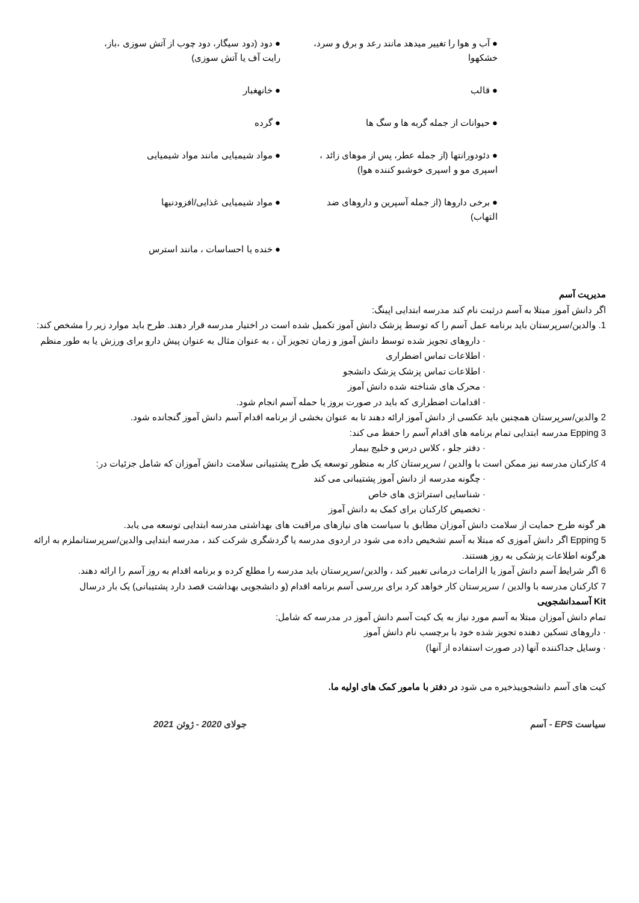● آب و هوا را تغییر میدهد مانند رعد و برق و سرد، خشکهوا
● دود (دود سیگار، دود چوب از آتش سوزی ،باز، رایت آف یا آتش سوزی)
● قالب
● خانهغبار
● حیوانات از جمله گربه ها و سگ ها
● گرده
● دئودورانتها (از جمله عطر، پس از موهای زائد ، اسپری مو و اسپری خوشبو کننده هوا)
● مواد شیمیایی مانند مواد شیمیایی
● برخی داروها (از جمله آسپرین و داروهای ضد التهاب)
● مواد شیمیایی غذایی/افزودنیها
● خنده یا احساسات ، مانند استرس
مدیریت آسم
اگر دانش آموز مبتلا به آسم درثبت نام کند مدرسه ابتدایی اپینگ:
1. والدین/سرپرستان باید برنامه عمل آسم را که توسط پزشک دانش آموز تکمیل شده است در اختیار مدرسه قرار دهند. طرح باید موارد زیر را مشخص کند:
· داروهای تجویز شده توسط دانش آموز و زمان تجویز آن ، به عنوان مثال به عنوان پیش دارو برای ورزش یا به طور منظم
· اطلاعات تماس اضطراری
· اطلاعات تماس پزشک پزشک دانشجو
· محرک های شناخته شده دانش آموز
· اقدامات اضطراری که باید در صورت بروز یا حمله آسم انجام شود.
2 والدین/سرپرستان همچنین باید عکسی از دانش آموز ارائه دهند تا به عنوان بخشی از برنامه اقدام آسم دانش آموز گنجانده شود.
3 Epping مدرسه ابتدایی تمام برنامه های اقدام آسم را حفظ می کند:
· دفتر جلو ، کلاس درس و خلیج بیمار
4 کارکنان مدرسه نیز ممکن است با والدین / سرپرستان کار به منظور توسعه یک طرح پشتیبانی سلامت دانش آموزان که شامل جزئیات در:
· چگونه مدرسه از دانش آموز پشتیبانی می کند
· شناسایی استراتژی های خاص
· تخصیص کارکنان برای کمک به دانش آموز
هر گونه طرح حمایت از سلامت دانش آموزان مطابق با سیاست های نیازهای مراقبت های بهداشتی مدرسه ابتدایی توسعه می یابد.
5 Epping اگر دانش آموزی که مبتلا به آسم تشخیص داده می شود در اردوی مدرسه یا گردشگری شرکت کند ، مدرسه ابتدایی والدین/سرپرستانملزم به ارائه هرگونه اطلاعات پزشکی به روز هستند.
6 اگر شرایط آسم دانش آموز یا الزامات درمانی تغییر کند ، والدین/سرپرستان باید مدرسه را مطلع کرده و برنامه اقدام به روز آسم را ارائه دهند.
7 کارکنان مدرسه با والدین / سرپرستان کار خواهد کرد برای بررسی آسم برنامه اقدام (و دانشجویی بهداشت قصد دارد پشتیبانی) یک بار درسال
Kit آسمدانشجویی
تمام دانش آموزان مبتلا به آسم مورد نیاز به یک کیت آسم دانش آموز در مدرسه که شامل:
· داروهای تسکین دهنده تجویز شده خود با برچسب نام دانش آموز
· وسایل جداکننده آنها (در صورت استفاده از آنها)
کیت های آسم دانشجوییذخیره می شود در دفتر با مامور کمک های اولیه ما.
سیاست EPS - آسم جولای 2020 - ژوئن 2021